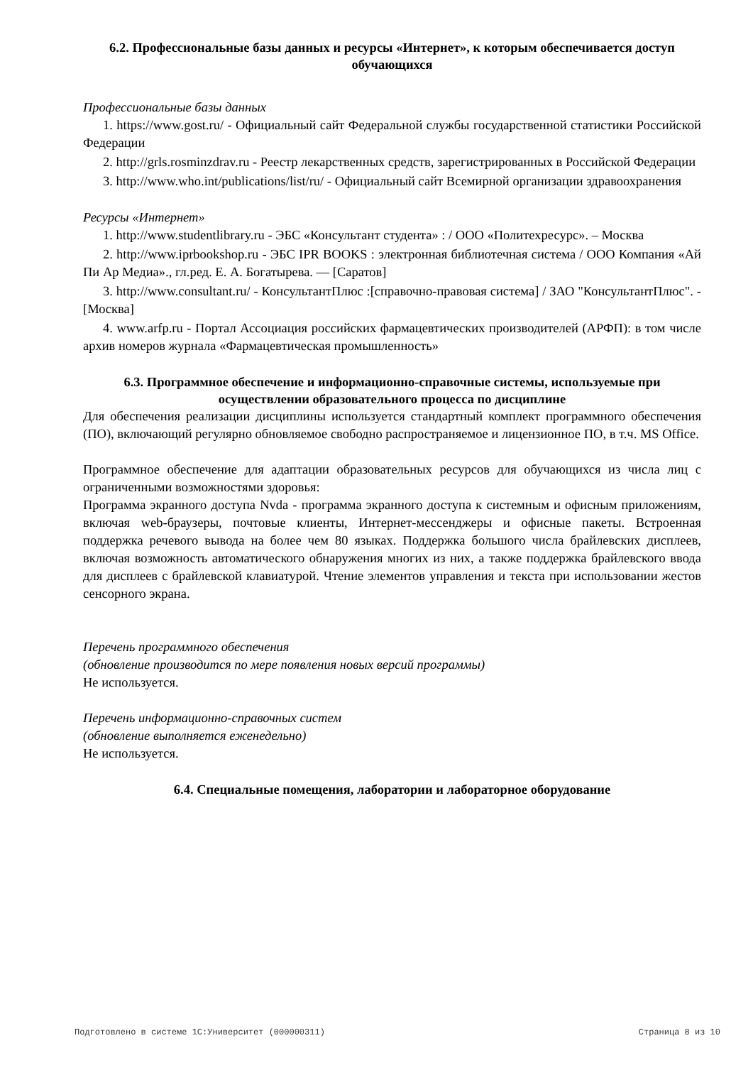6.2. Профессиональные базы данных и ресурсы «Интернет», к которым обеспечивается доступ обучающихся
Профессиональные базы данных
1. https://www.gost.ru/ - Официальный сайт Федеральной службы государственной статистики Российской Федерации
2. http://grls.rosminzdrav.ru - Реестр лекарственных средств, зарегистрированных в Российской Федерации
3. http://www.who.int/publications/list/ru/ - Официальный сайт Всемирной организации здравоохранения
Ресурсы «Интернет»
1. http://www.studentlibrary.ru - ЭБС «Консультант студента» : / ООО «Политехресурс». – Москва
2. http://www.iprbookshop.ru - ЭБС IPR BOOKS : электронная библиотечная система / ООО Компания «Ай Пи Ар Медиа»., гл.ред. Е. А. Богатырева. — [Саратов]
3. http://www.consultant.ru/ - КонсультантПлюс :[справочно-правовая система] / ЗАО "КонсультантПлюс". - [Москва]
4. www.arfp.ru - Портал Ассоциация российских фармацевтических производителей (АРФП): в том числе архив номеров журнала «Фармацевтическая промышленность»
6.3. Программное обеспечение и информационно-справочные системы, используемые при осуществлении образовательного процесса по дисциплине
Для обеспечения реализации дисциплины используется стандартный комплект программного обеспечения (ПО), включающий регулярно обновляемое свободно распространяемое и лицензионное ПО, в т.ч. MS Office.
Программное обеспечение для адаптации образовательных ресурсов для обучающихся из числа лиц с ограниченными возможностями здоровья:
Программа экранного доступа Nvda - программа экранного доступа к системным и офисным приложениям, включая web-браузеры, почтовые клиенты, Интернет-мессенджеры и офисные пакеты. Встроенная поддержка речевого вывода на более чем 80 языках. Поддержка большого числа брайлевских дисплеев, включая возможность автоматического обнаружения многих из них, а также поддержка брайлевского ввода для дисплеев с брайлевской клавиатурой. Чтение элементов управления и текста при использовании жестов сенсорного экрана.
Перечень программного обеспечения
(обновление производится по мере появления новых версий программы)
Не используется.
Перечень информационно-справочных систем
(обновление выполняется еженедельно)
Не используется.
6.4. Специальные помещения, лаборатории и лабораторное оборудование
Подготовлено в системе 1С:Университет (000000311) Страница 8 из 10